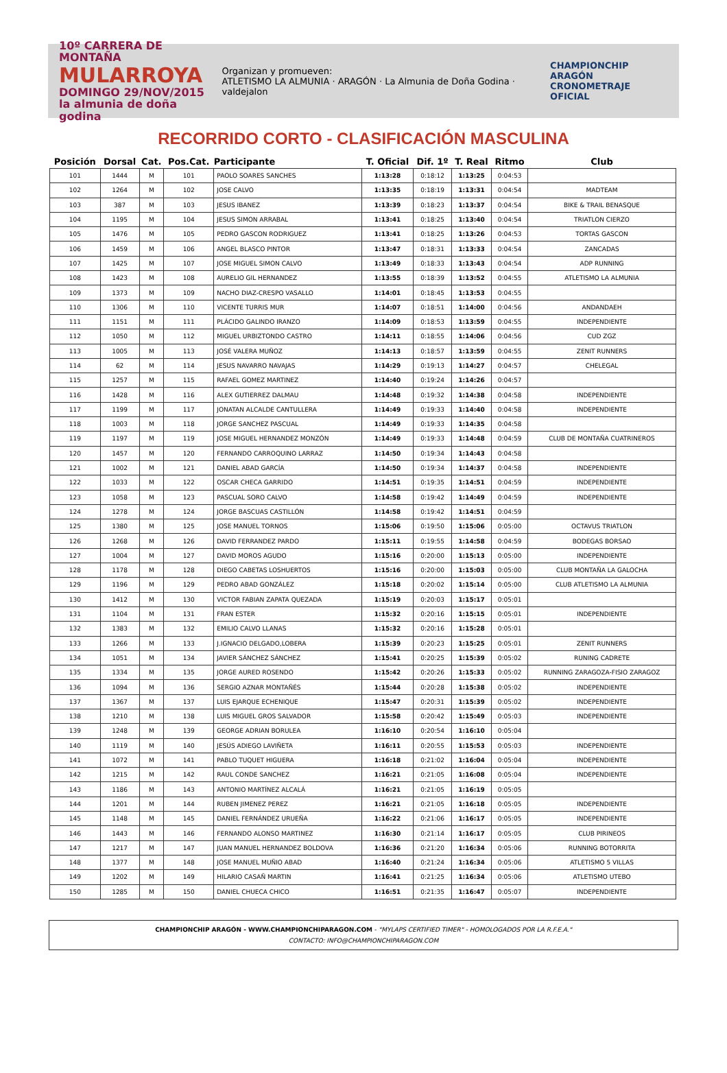10º CARRERA DE MONTAÑA
MULARROYA
DOMINGO 29/NOV/2015
la almunia de doña godina
Organizan y promueven:
ATLETISMO LA ALMUNIA · ARAGÓN · La Almunia de Doña Godina · valdejalon
CHAMPIONCHIP
ARAGÓN
CRONOMETRAJE OFICIAL
RECORRIDO CORTO - CLASIFICACIÓN MASCULINA
| Posición | Dorsal | Cat. | Pos.Cat. | Participante | T. Oficial | Dif. 1º | T. Real | Ritmo | Club |
| --- | --- | --- | --- | --- | --- | --- | --- | --- | --- |
| 101 | 1444 | M | 101 | PAOLO SOARES SANCHES | 1:13:28 | 0:18:12 | 1:13:25 | 0:04:53 | |
| 102 | 1264 | M | 102 | JOSE CALVO | 1:13:35 | 0:18:19 | 1:13:31 | 0:04:54 | MADTEAM |
| 103 | 387 | M | 103 | JESUS IBANEZ | 1:13:39 | 0:18:23 | 1:13:37 | 0:04:54 | BIKE & TRAIL BENASQUE |
| 104 | 1195 | M | 104 | JESUS SIMON ARRABAL | 1:13:41 | 0:18:25 | 1:13:40 | 0:04:54 | TRIATLON CIERZO |
| 105 | 1476 | M | 105 | PEDRO GASCON RODRIGUEZ | 1:13:41 | 0:18:25 | 1:13:26 | 0:04:53 | TORTAS GASCON |
| 106 | 1459 | M | 106 | ANGEL BLASCO PINTOR | 1:13:47 | 0:18:31 | 1:13:33 | 0:04:54 | ZANCADAS |
| 107 | 1425 | M | 107 | JOSE MIGUEL SIMON CALVO | 1:13:49 | 0:18:33 | 1:13:43 | 0:04:54 | ADP RUNNING |
| 108 | 1423 | M | 108 | AURELIO GIL HERNANDEZ | 1:13:55 | 0:18:39 | 1:13:52 | 0:04:55 | ATLETISMO LA ALMUNIA |
| 109 | 1373 | M | 109 | NACHO DIAZ-CRESPO VASALLO | 1:14:01 | 0:18:45 | 1:13:53 | 0:04:55 | |
| 110 | 1306 | M | 110 | VICENTE TURRIS MUR | 1:14:07 | 0:18:51 | 1:14:00 | 0:04:56 | ANDANDAEH |
| 111 | 1151 | M | 111 | PLÁCIDO GALINDO IRANZO | 1:14:09 | 0:18:53 | 1:13:59 | 0:04:55 | INDEPENDIENTE |
| 112 | 1050 | M | 112 | MIGUEL URBIZTONDO CASTRO | 1:14:11 | 0:18:55 | 1:14:06 | 0:04:56 | CUD ZGZ |
| 113 | 1005 | M | 113 | JOSÉ VALERA MUÑOZ | 1:14:13 | 0:18:57 | 1:13:59 | 0:04:55 | ZENIT RUNNERS |
| 114 | 62 | M | 114 | JESUS NAVARRO NAVAJAS | 1:14:29 | 0:19:13 | 1:14:27 | 0:04:57 | CHELEGAL |
| 115 | 1257 | M | 115 | RAFAEL GOMEZ MARTINEZ | 1:14:40 | 0:19:24 | 1:14:26 | 0:04:57 | |
| 116 | 1428 | M | 116 | ALEX GUTIERREZ DALMAU | 1:14:48 | 0:19:32 | 1:14:38 | 0:04:58 | INDEPENDIENTE |
| 117 | 1199 | M | 117 | JONATAN ALCALDE CANTULLERA | 1:14:49 | 0:19:33 | 1:14:40 | 0:04:58 | INDEPENDIENTE |
| 118 | 1003 | M | 118 | JORGE SANCHEZ PASCUAL | 1:14:49 | 0:19:33 | 1:14:35 | 0:04:58 | |
| 119 | 1197 | M | 119 | JOSE MIGUEL HERNANDEZ MONZÓN | 1:14:49 | 0:19:33 | 1:14:48 | 0:04:59 | CLUB DE MONTAÑA CUATRINEROS |
| 120 | 1457 | M | 120 | FERNANDO CARROQUINO LARRAZ | 1:14:50 | 0:19:34 | 1:14:43 | 0:04:58 | |
| 121 | 1002 | M | 121 | DANIEL ABAD GARCÍA | 1:14:50 | 0:19:34 | 1:14:37 | 0:04:58 | INDEPENDIENTE |
| 122 | 1033 | M | 122 | OSCAR CHECA GARRIDO | 1:14:51 | 0:19:35 | 1:14:51 | 0:04:59 | INDEPENDIENTE |
| 123 | 1058 | M | 123 | PASCUAL SORO CALVO | 1:14:58 | 0:19:42 | 1:14:49 | 0:04:59 | INDEPENDIENTE |
| 124 | 1278 | M | 124 | JORGE BASCUAS CASTILLÓN | 1:14:58 | 0:19:42 | 1:14:51 | 0:04:59 | |
| 125 | 1380 | M | 125 | JOSE MANUEL TORNOS | 1:15:06 | 0:19:50 | 1:15:06 | 0:05:00 | OCTAVUS TRIATLON |
| 126 | 1268 | M | 126 | DAVID FERRANDEZ PARDO | 1:15:11 | 0:19:55 | 1:14:58 | 0:04:59 | BODEGAS BORSAO |
| 127 | 1004 | M | 127 | DAVID MOROS AGUDO | 1:15:16 | 0:20:00 | 1:15:13 | 0:05:00 | INDEPENDIENTE |
| 128 | 1178 | M | 128 | DIEGO CABETAS LOSHUERTOS | 1:15:16 | 0:20:00 | 1:15:03 | 0:05:00 | CLUB MONTAÑA LA GALOCHA |
| 129 | 1196 | M | 129 | PEDRO ABAD GONZÁLEZ | 1:15:18 | 0:20:02 | 1:15:14 | 0:05:00 | CLUB ATLETISMO LA ALMUNIA |
| 130 | 1412 | M | 130 | VICTOR FABIAN ZAPATA QUEZADA | 1:15:19 | 0:20:03 | 1:15:17 | 0:05:01 | |
| 131 | 1104 | M | 131 | FRAN ESTER | 1:15:32 | 0:20:16 | 1:15:15 | 0:05:01 | INDEPENDIENTE |
| 132 | 1383 | M | 132 | EMILIO CALVO LLANAS | 1:15:32 | 0:20:16 | 1:15:28 | 0:05:01 | |
| 133 | 1266 | M | 133 | J.IGNACIO DELGADO,LOBERA | 1:15:39 | 0:20:23 | 1:15:25 | 0:05:01 | ZENIT RUNNERS |
| 134 | 1051 | M | 134 | JAVIER SÁNCHEZ SÁNCHEZ | 1:15:41 | 0:20:25 | 1:15:39 | 0:05:02 | RUNING CADRETE |
| 135 | 1334 | M | 135 | JORGE AURED ROSENDO | 1:15:42 | 0:20:26 | 1:15:33 | 0:05:02 | RUNNING ZARAGOZA-FISIO ZARAGOZ |
| 136 | 1094 | M | 136 | SERGIO AZNAR MONTAÑÉS | 1:15:44 | 0:20:28 | 1:15:38 | 0:05:02 | INDEPENDIENTE |
| 137 | 1367 | M | 137 | LUIS EJARQUE ECHENIQUE | 1:15:47 | 0:20:31 | 1:15:39 | 0:05:02 | INDEPENDIENTE |
| 138 | 1210 | M | 138 | LUIS MIGUEL GROS SALVADOR | 1:15:58 | 0:20:42 | 1:15:49 | 0:05:03 | INDEPENDIENTE |
| 139 | 1248 | M | 139 | GEORGE ADRIAN BORULEA | 1:16:10 | 0:20:54 | 1:16:10 | 0:05:04 | |
| 140 | 1119 | M | 140 | JESÚS ADIEGO LAVIÑETA | 1:16:11 | 0:20:55 | 1:15:53 | 0:05:03 | INDEPENDIENTE |
| 141 | 1072 | M | 141 | PABLO TUQUET HIGUERA | 1:16:18 | 0:21:02 | 1:16:04 | 0:05:04 | INDEPENDIENTE |
| 142 | 1215 | M | 142 | RAUL CONDE SANCHEZ | 1:16:21 | 0:21:05 | 1:16:08 | 0:05:04 | INDEPENDIENTE |
| 143 | 1186 | M | 143 | ANTONIO MARTÍNEZ ALCALÁ | 1:16:21 | 0:21:05 | 1:16:19 | 0:05:05 | |
| 144 | 1201 | M | 144 | RUBEN JIMENEZ PEREZ | 1:16:21 | 0:21:05 | 1:16:18 | 0:05:05 | INDEPENDIENTE |
| 145 | 1148 | M | 145 | DANIEL FERNÁNDEZ URUEÑA | 1:16:22 | 0:21:06 | 1:16:17 | 0:05:05 | INDEPENDIENTE |
| 146 | 1443 | M | 146 | FERNANDO ALONSO MARTINEZ | 1:16:30 | 0:21:14 | 1:16:17 | 0:05:05 | CLUB PIRINEOS |
| 147 | 1217 | M | 147 | JUAN MANUEL HERNANDEZ BOLDOVA | 1:16:36 | 0:21:20 | 1:16:34 | 0:05:06 | RUNNING BOTORRITA |
| 148 | 1377 | M | 148 | JOSE MANUEL MUÑIO ABAD | 1:16:40 | 0:21:24 | 1:16:34 | 0:05:06 | ATLETISMO 5 VILLAS |
| 149 | 1202 | M | 149 | HILARIO CASAÑ MARTIN | 1:16:41 | 0:21:25 | 1:16:34 | 0:05:06 | ATLETISMO UTEBO |
| 150 | 1285 | M | 150 | DANIEL CHUECA CHICO | 1:16:51 | 0:21:35 | 1:16:47 | 0:05:07 | INDEPENDIENTE |
CHAMPIONCHIP ARAGÓN - WWW.CHAMPIONCHIPARAGON.COM - "MYLAPS CERTIFIED TIMER" - HOMOLOGADOS POR LA R.F.E.A."
CONTACTO: INFO@CHAMPIONCHIPARAGON.COM